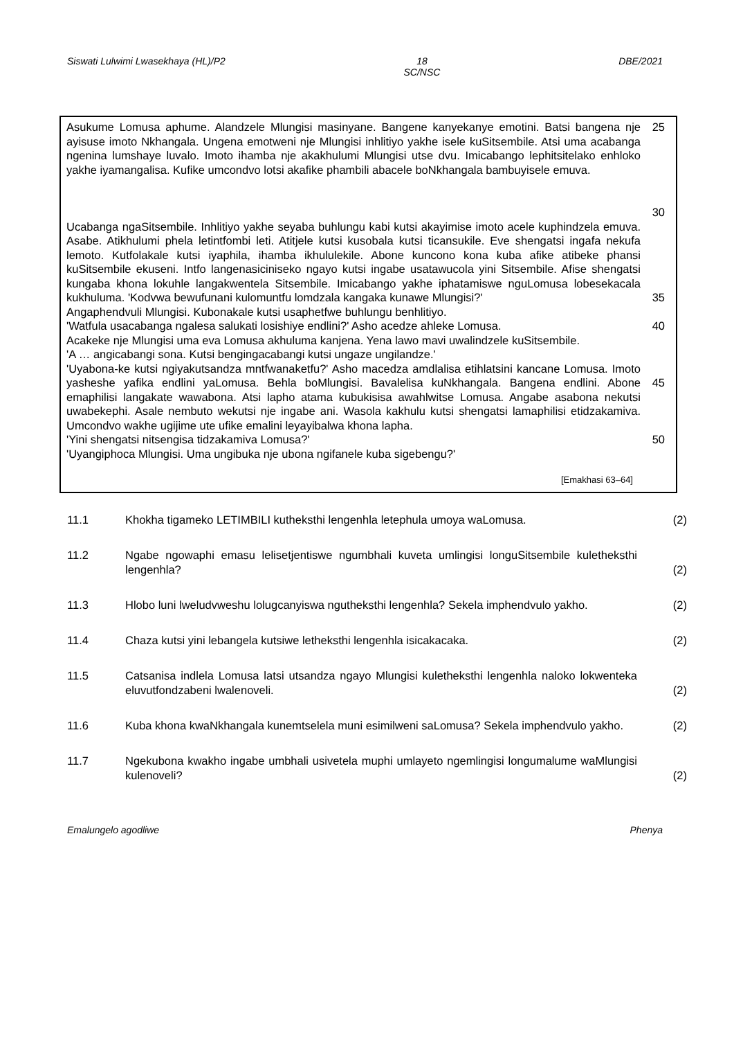Siswati Lulwimi Lwasekhaya (HL)/P2 18
SC/NSC DBE/2021
Asukume Lomusa aphume. Alandzele Mlungisi masinyane. Bangene kanyekanye emotini. Batsi bangena nje ayisuse imoto Nkhangala. Ungena emotweni nje Mlungisi inhlitiyo yakhe isele kuSitsembile. Atsi uma acabanga ngenina lumshaye luvalo. Imoto ihamba nje akakhulumi Mlungisi utse dvu. Imicabango lephitsitelako enhloko yakhe iyamangalisa. Kufike umcondvo lotsi akafike phambili abacele boNkhangala bambuyisele emuva.
25
30
Ucabanga ngaSitsembile. Inhlitiyo yakhe seyaba buhlungu kabi kutsi akayimise imoto acele kuphindzela emuva. Asabe. Atikhulumi phela letintfombi leti. Atitjele kutsi kusobala kutsi ticansukile. Eve shengatsi ingafa nekufa lemoto. Kutfolakale kutsi iyaphila, ihamba ikhululekile. Abone kuncono kona kuba afike atibeke phansi kuSitsembile ekuseni. Intfo langenasiciniseko ngayo kutsi ingabe usatawucola yini Sitsembile. Afise shengatsi kungaba khona lokuhle langakwentela Sitsembile. Imicabango yakhe iphatamiswe nguLomusa lobesekacala kukhuluma. 'Kodvwa bewufunani kulomuntfu lomdzala kangaka kunawe Mlungisi?'
35
Angaphendvuli Mlungisi. Kubonakale kutsi usaphetfwe buhlungu benhlitiyo.
'Watfula usacabanga ngalesa salukati losishiye endlini?' Asho acedze ahleke Lomusa. 40
Acakeke nje Mlungisi uma eva Lomusa akhuluma kanjena. Yena lawo mavi uwalindzele kuSitsembile.
'A … angicabangi sona. Kutsi bengingacabangi kutsi ungaze ungilandze.'
'Uyabona-ke kutsi ngiyakutsandza mntfwanaketfu?' Asho macedza amdlalisa etihlatsini kancane Lomusa. Imoto yasheshe yafika endlini yaLomusa. Behla boMlungisi. Bavalelisa kuNkhangala. Bangena endlini. Abone emaphilisi langakate wawabona. Atsi lapho atama kubukisisa awahlwitse Lomusa. Angabe asabona nekutsi uwabekephi. Asale nembuto wekutsi nje ingabe ani. Wasola kakhulu kutsi shengatsi lamaphilisi etidzakamiva. Umcondvo wakhe ugijime ute ufike emalini leyayibalwa khona lapha.
45
'Yini shengatsi nitsengisa tidzakamiva Lomusa?' 50
'Uyangiphoca Mlungisi. Uma ungibuka nje ubona ngifanele kuba sigebengu?'
[Emakhasi 63–64]
11.1 Khokha tigameko LETIMBILI kutheksthi lengenhla letephula umoya waLomusa. (2)
11.2 Ngabe ngowaphi emasu lelisetjentiswe ngumbhali kuveta umlingisi longuSitsembile kuletheksthi lengenhla?
(2)
11.3 Hlobo luni lweludvweshu lolugcanyiswa ngutheksthi lengenhla? Sekela imphendvulo yakho.
(2)
11.4 Chaza kutsi yini lebangela kutsiwe letheksthi lengenhla isicakacaka. (2)
11.5 Catsanisa indlela Lomusa latsi utsandza ngayo Mlungisi kuletheksthi lengenhla naloko lokwenteka eluvutfondzabeni lwalenoveli.
(2)
11.6 Kuba khona kwaNkhangala kunemtselela muni esimilweni saLomusa? Sekela imphendvulo yakho.
(2)
11.7 Ngekubona kwakho ingabe umbhali usivetela muphi umlayeto ngemlingisi longumalume waMlungisi kulenoveli?
(2)
Emalungelo agodliwe Phenya